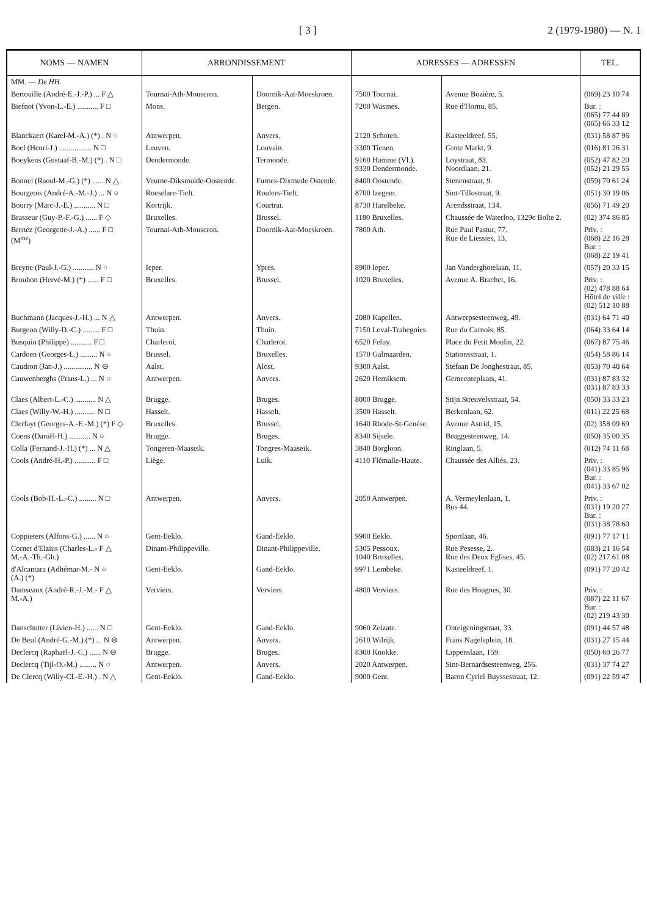[ 3 ] 2 (1979-1980) — N. 1
| NOMS — NAMEN | ARRONDISSEMENT | | ADRESSES — ADRESSEN | | TEL. |
| --- | --- | --- | --- | --- | --- |
| MM. — De HH. | | | | | |
| Bertouille (André-E.-J.-P.) ... F △ | Tournai-Ath-Mouscron. | Doornik-Aat-Moeskroen. | 7500 Tournai. | Avenue Bozière, 5. | (069) 23 10 74 |
| Biefnot (Yvon-L.-E.) ........... F □ | Mons. | Bergen. | 7200 Wasmes. | Rue d'Hornu, 85. | Bur. : (065) 77 44 89 (065) 66 33 12 |
| Blanckaert (Karel-M.-A.) (*) . N ○ | Antwerpen. | Anvers. | 2120 Schoten. | Kasteeldreef, 55. | (031) 58 87 96 |
| Boel (Henri-J.) ................. N □ | Leuven. | Louvain. | 3300 Tienen. | Grote Markt, 9. | (016) 81 26 31 |
| Boeykens (Gustaaf-B.-M.) (*) . N □ | Dendermonde. | Termonde. | 9160 Hamme (Vl.). 9330 Dendermonde. | Loystraat, 83. Noordlaan, 21. | (052) 47 82 20 (052) 21 29 55 |
| Bonnel (Raoul-M.-G.) (*) ...... N △ | Veurne-Diksmuide-Oostende. | Furnes-Dixmude Ostende. | 8400 Oostende. | Stenenstraat, 9. | (059) 70 61 24 |
| Bourgeois (André-A.-M.-J.) ... N ○ | Roeselare-Tielt. | Roulers-Tielt. | 8700 Izegem. | Sint-Tillostraat, 9. | (051) 30 19 06 |
| Bourry (Marc-J.-E.) ........... N □ | Kortrijk. | Courtrai. | 8730 Harelbeke. | Arendsstraat, 134. | (056) 71 49 20 |
| Brasseur (Guy-P.-F.-G.) ...... F ◇ | Bruxelles. | Brussel. | 1180 Bruxelles. | Chaussée de Waterloo, 1329c Boîte 2. | (02) 374 86 85 |
| Brenez (Georgette-J.-A.) ...... F □ (M<sup>me</sup>) | Tournai-Ath-Mouscron. | Doornik-Aat-Moeskroen. | 7800 Ath. | Rue Paul Pastur, 77. Rue de Liessies, 13. | Priv. : (068) 22 16 28 Bur. : (068) 22 19 41 |
| Breyne (Paul-J.-G.) ........... N ○ | Ieper. | Ypres. | 8900 Ieper. | Jan Vanderghotelaan, 11. | (057) 20 33 15 |
| Brouhon (Hervé-M.) (*) ...... F □ | Bruxelles. | Brussel. | 1020 Bruxelles. | Avenue A. Brachet, 16. | Priv. : (02) 478 88 64 Hôtel de ville : (02) 512 10 88 |
| Buchmann (Jacques-J.-H.) ... N △ | Antwerpen. | Anvers. | 2080 Kapellen. | Antwerpsesteenweg, 49. | (031) 64 71 40 |
| Burgeon (Willy-D.-C.) ......... F □ | Thuin. | Thuin. | 7150 Leval-Trahegnies. | Rue du Carnois, 85. | (064) 33 64 14 |
| Busquin (Philippe) ........... F □ | Charleroi. | Charleroi. | 6520 Feluy. | Place du Petit Moulin, 22. | (067) 87 75 46 |
| Cardoen (Georges-L.) ......... N ○ | Brussel. | Bruxelles. | 1570 Galmaarden. | Stationsstraat, 1. | (054) 58 86 14 |
| Caudron (Jan-J.) ............... N ⊖ | Aalst. | Alost. | 9300 Aalst. | Stefaan De Jonghestraat, 85. | (053) 70 40 64 |
| Cauwenberghs (Frans-L.) ... N ○ | Antwerpen. | Anvers. | 2620 Hemiksem. | Gemeenteplaats, 41. | (031) 87 83 32 (031) 87 83 33 |
| Claes (Albert-L.-C.) ........... N △ | Brugge. | Bruges. | 8000 Brugge. | Stijn Streuvelsstraat, 54. | (050) 33 33 23 |
| Claes (Willy-W.-H.) ........... N □ | Hasselt. | Hasselt. | 3500 Hasselt. | Berkenlaan, 62. | (011) 22 25 68 |
| Clerfayt (Georges-A.-E.-M.) (*) F ◇ | Bruxelles. | Brussel. | 1640 Rhode-St-Genèse. | Avenue Astrid, 15. | (02) 358 09 69 |
| Coens (Daniël-H.) ........... N ○ | Brugge. | Bruges. | 8340 Sijsele. | Bruggesteenweg, 14. | (050) 35 00 35 |
| Colla (Fernand-J.-H.) (*) ... N △ | Tongeren-Maaseik. | Tongres-Maaseik. | 3840 Borgloon. | Ringlaan, 5. | (012) 74 11 68 |
| Cools (André-H.-P.) ........... F □ | Liège. | Luik. | 4110 Flémalle-Haute. | Chaussée des Alliés, 23. | Priv. : (041) 33 85 96 Bur. : (041) 33 67 02 |
| Cools (Bob-H.-L.-C.) ......... N □ | Antwerpen. | Anvers. | 2050 Antwerpen. | A. Vermeylenlaan, 1. Bus 44. | Priv. : (031) 19 20 27 Bur. : (031) 38 78 60 |
| Coppieters (Alfons-G.) ...... N ○ | Gent-Eeklo. | Gand-Eeklo. | 9900 Eeklo. | Sportlaan, 46. | (091) 77 17 11 |
| Cornet d'Elzius (Charles-L.- F △ M.-A.-Th.-Gh.) | Dinant-Philippeville. | Dinant-Philippeville. | 5305 Pessoux. 1040 Bruxelles. | Rue Pesesse, 2. Rue des Deux Eglises, 45. | (083) 21 16 54 (02) 217 61 08 |
| d'Alcantara (Adhémar-M.- N ○ (A.) (*) | Gent-Eeklo. | Gand-Eeklo. | 9971 Lembeke. | Kasteeldreef, 1. | (091) 77 20 42 |
| Damseaux (André-R.-J.-M.- F △ M.-A.) | Verviers. | Verviers. | 4800 Verviers. | Rue des Hougnes, 30. | Priv. : (087) 22 11 67 Bur. : (02) 219 43 30 |
| Danschutter (Livien-H.) ...... N □ | Gent-Eeklo. | Gand-Eeklo. | 9060 Zelzate. | Onteigeningstraat, 33. | (091) 44 57 48 |
| De Beul (André-G.-M.) (*) ... N ⊖ | Antwerpen. | Anvers. | 2610 Wilrijk. | Frans Nagelsplein, 18. | (031) 27 15 44 |
| Declercq (Raphaël-J.-C.) ...... N ⊖ | Brugge. | Bruges. | 8300 Knokke. | Lippenslaan, 159. | (050) 60 26 77 |
| Declercq (Tijl-O.-M.) ......... N ○ | Antwerpen. | Anvers. | 2020 Antwerpen. | Sint-Bernardsesteenweg, 256. | (031) 37 74 27 |
| De Clercq (Willy-Cl.-E.-H.) . N △ | Gent-Eeklo. | Gand-Eeklo. | 9000 Gent. | Baron Cyriel Buyssestraat, 12. | (091) 22 59 47 |